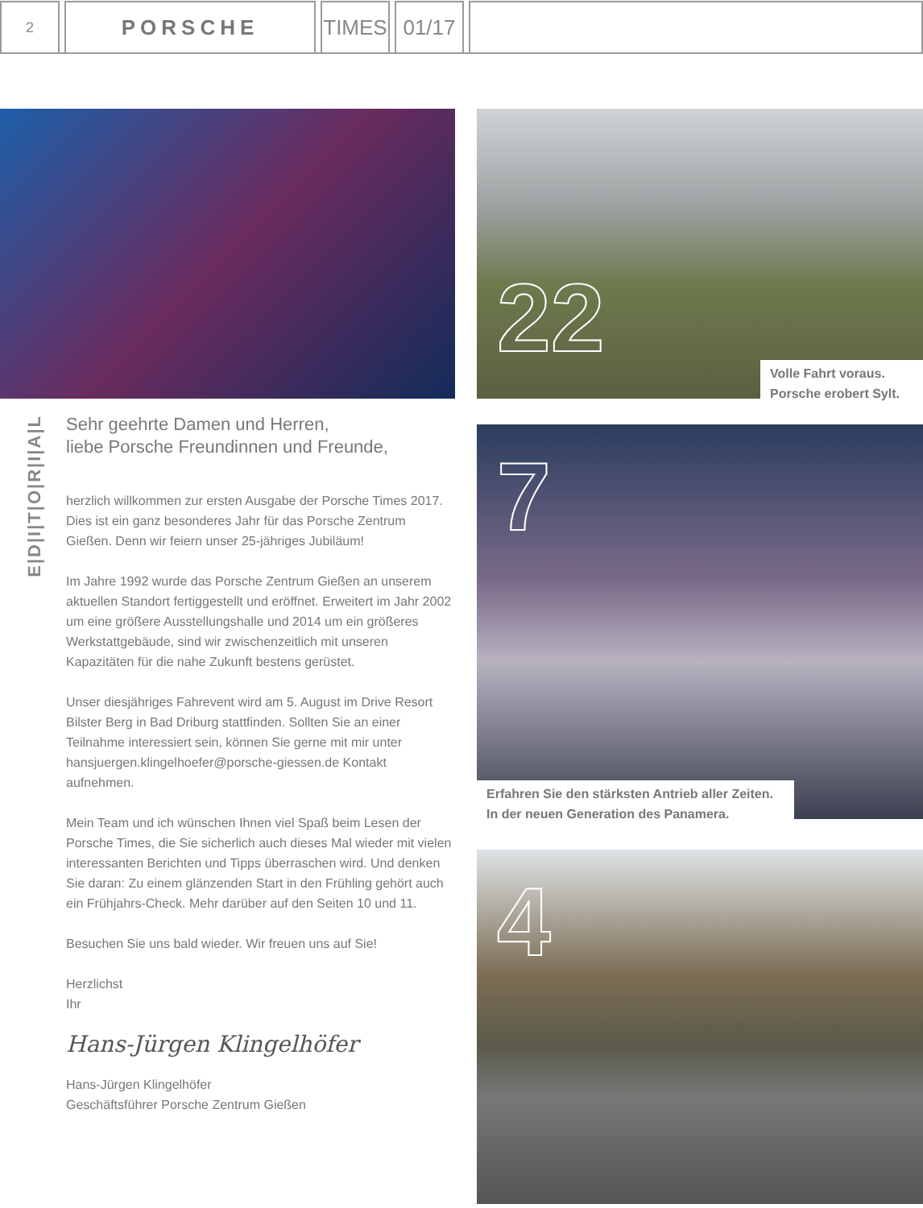2
PORSCHE
TIMES
01/17
E|D|I|T|O|R|I|A|L
Sehr geehrte Damen und Herren,
liebe Porsche Freundinnen und Freunde,
herzlich willkommen zur ersten Ausgabe der Porsche Times 2017. Dies ist ein ganz besonderes Jahr für das Porsche Zentrum Gießen. Denn wir feiern unser 25-jähriges Jubiläum!
Im Jahre 1992 wurde das Porsche Zentrum Gießen an unserem aktuellen Standort fertiggestellt und eröffnet. Erweitert im Jahr 2002 um eine größere Ausstellungshalle und 2014 um ein größeres Werkstattgebäude, sind wir zwischenzeitlich mit unseren Kapazitäten für die nahe Zukunft bestens gerüstet.
Unser diesjähriges Fahrevent wird am 5. August im Drive Resort Bilster Berg in Bad Driburg stattfinden. Sollten Sie an einer Teilnahme interessiert sein, können Sie gerne mit mir unter hansjuergen.klingelhoefer@porsche-giessen.de Kontakt aufnehmen.
Mein Team und ich wünschen Ihnen viel Spaß beim Lesen der Porsche Times, die Sie sicherlich auch dieses Mal wieder mit vielen interessanten Berichten und Tipps überraschen wird. Und denken Sie daran: Zu einem glänzenden Start in den Frühling gehört auch ein Frühjahrs-Check. Mehr darüber auf den Seiten 10 und 11.
Besuchen Sie uns bald wieder. Wir freuen uns auf Sie!
Herzlichst
Ihr
Hans-Jürgen Klingelhöfer
Hans-Jürgen Klingelhöfer
Geschäftsführer Porsche Zentrum Gießen
22
Volle Fahrt voraus.
Porsche erobert Sylt.
7
Erfahren Sie den stärksten Antrieb aller Zeiten.
In der neuen Generation des Panamera.
4